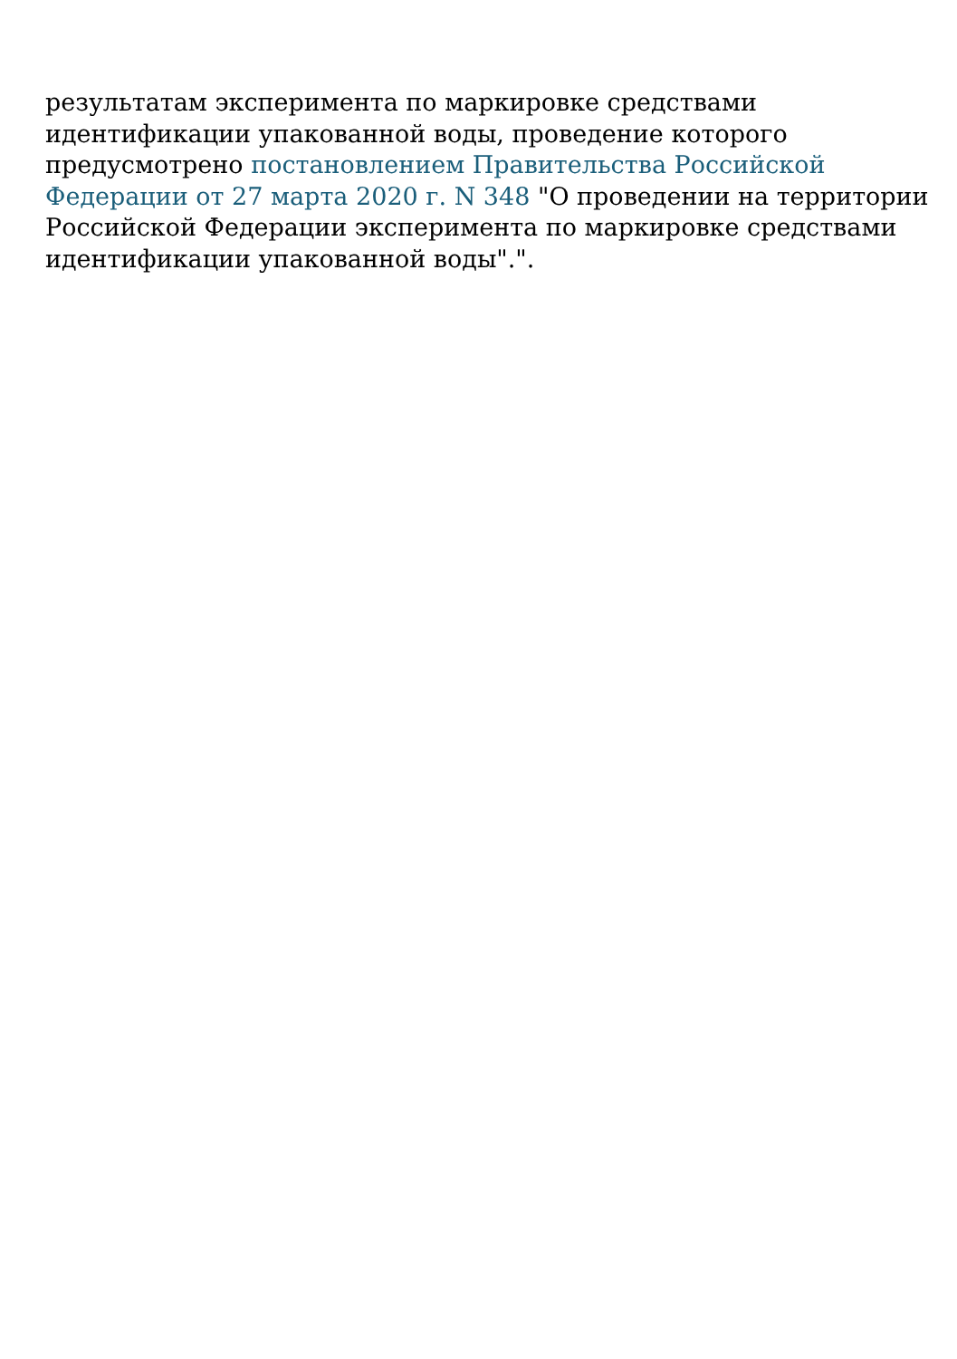результатам эксперимента по маркировке средствами идентификации упакованной воды, проведение которого предусмотрено постановлением Правительства Российской Федерации от 27 марта 2020 г. N 348 "О проведении на территории Российской Федерации эксперимента по маркировке средствами идентификации упакованной воды".".